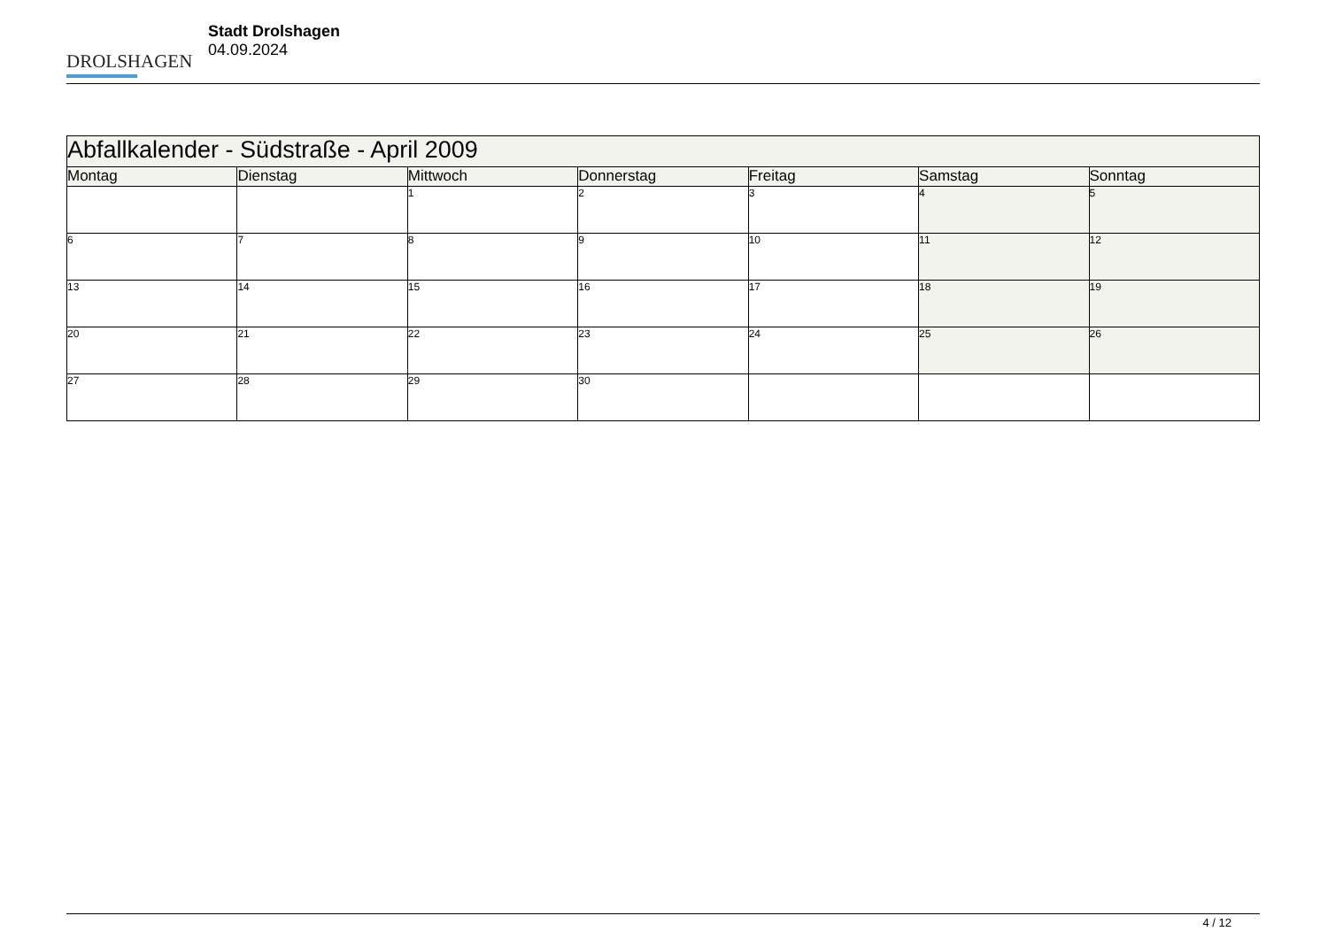DROLSHAGEN
Stadt Drolshagen
04.09.2024
| Abfallkalender - Südstraße - April 2009 | | | | | | |
| Montag | Dienstag | Mittwoch | Donnerstag | Freitag | Samstag | Sonntag |
| | | 1 | 2 | 3 | 4 | 5 |
| 6 | 7 | 8 | 9 | 10 | 11 | 12 |
| 13 | 14 | 15 | 16 | 17 | 18 | 19 |
| 20 | 21 | 22 | 23 | 24 | 25 | 26 |
| 27 | 28 | 29 | 30 | | | |
4 / 12